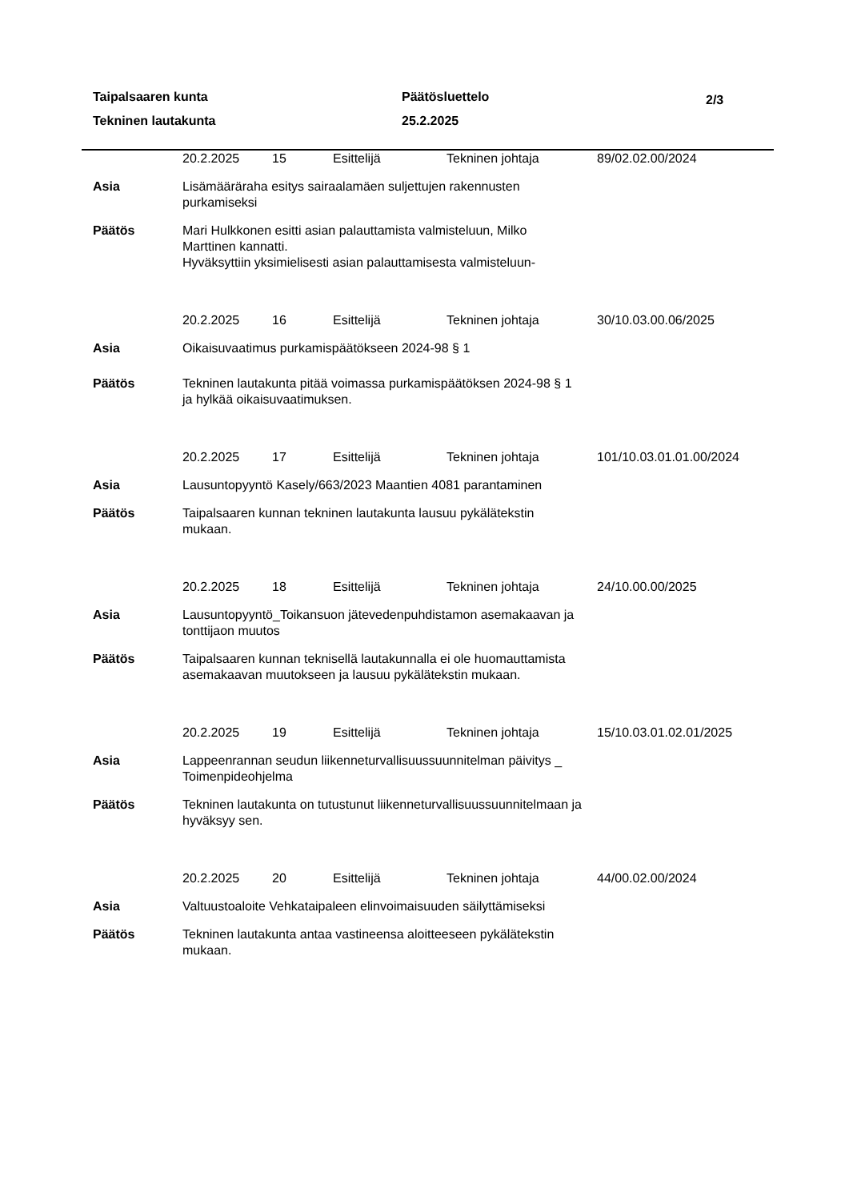Taipalsaaren kunta Päätösluettelo 2/3
Tekninen lautakunta 25.2.2025
20.2.2025 15 Esittelijä Tekninen johtaja 89/02.02.00/2024
Asia Lisämääräraha esitys sairaalamäen suljettujen rakennusten purkamiseksi
Päätös Mari Hulkkonen esitti asian palauttamista valmisteluun, Milko Marttinen kannatti.
Hyväksyttiin yksimielisesti asian palauttamisesta valmisteluun-
20.2.2025 16 Esittelijä Tekninen johtaja 30/10.03.00.06/2025
Asia Oikaisuvaatimus purkamispäätökseen 2024-98 § 1
Päätös Tekninen lautakunta pitää voimassa purkamispäätöksen 2024-98 § 1 ja hylkää oikaisuvaatimuksen.
20.2.2025 17 Esittelijä Tekninen johtaja 101/10.03.01.01.00/2024
Asia Lausuntopyyntö Kasely/663/2023 Maantien 4081 parantaminen
Päätös Taipalsaaren kunnan tekninen lautakunta lausuu pykälätekstin mukaan.
20.2.2025 18 Esittelijä Tekninen johtaja 24/10.00.00/2025
Asia Lausuntopyyntö_Toikansuon jätevedenpuhdistamon asemakaavan ja tonttijaon muutos
Päätös Taipalsaaren kunnan teknisellä lautakunnalla ei ole huomauttamista asemakaavan muutokseen ja lausuu pykälätekstin mukaan.
20.2.2025 19 Esittelijä Tekninen johtaja 15/10.03.01.02.01/2025
Asia Lappeenrannan seudun liikenneturvallisuussuunnitelman päivitys _ Toimenpideohjelma
Päätös Tekninen lautakunta on tutustunut liikenneturvallisuussuunnitelmaan ja hyväksyy sen.
20.2.2025 20 Esittelijä Tekninen johtaja 44/00.02.00/2024
Asia Valtuustoaloite Vehkataipaleen elinvoimaisuuden säilyttämiseksi
Päätös Tekninen lautakunta antaa vastineensa aloitteeseen pykälätekstin mukaan.